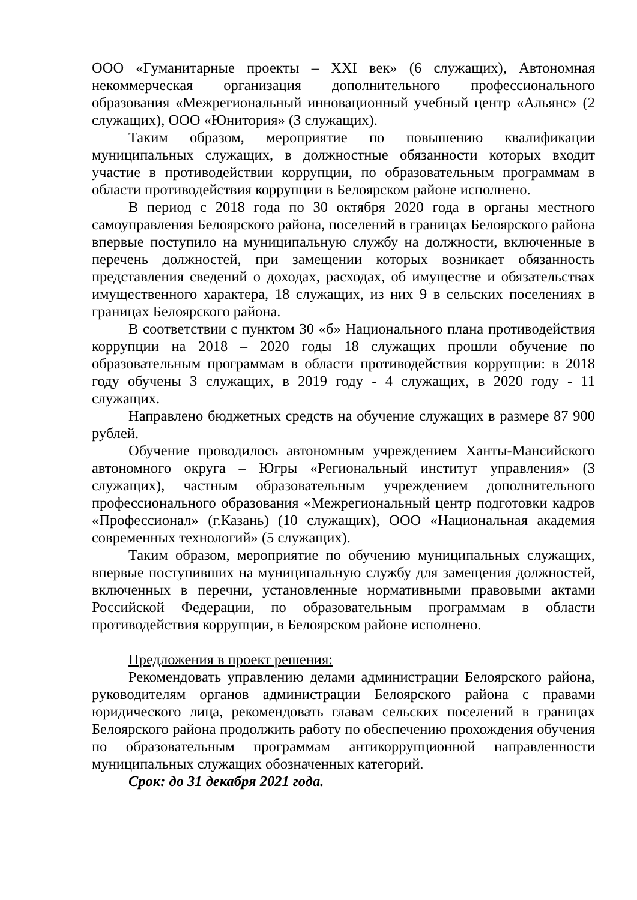ООО «Гуманитарные проекты – XXI век» (6 служащих), Автономная некоммерческая организация дополнительного профессионального образования «Межрегиональный инновационный учебный центр «Альянс» (2 служащих), ООО «Юнитория» (3 служащих).
Таким образом, мероприятие по повышению квалификации муниципальных служащих, в должностные обязанности которых входит участие в противодействии коррупции, по образовательным программам в области противодействия коррупции в Белоярском районе исполнено.
В период с 2018 года по 30 октября 2020 года в органы местного самоуправления Белоярского района, поселений в границах Белоярского района впервые поступило на муниципальную службу на должности, включенные в перечень должностей, при замещении которых возникает обязанность представления сведений о доходах, расходах, об имуществе и обязательствах имущественного характера, 18 служащих, из них 9 в сельских поселениях в границах Белоярского района.
В соответствии с пунктом 30 «б» Национального плана противодействия коррупции на 2018 – 2020 годы 18 служащих прошли обучение по образовательным программам в области противодействия коррупции: в 2018 году обучены 3 служащих, в 2019 году - 4 служащих, в 2020 году - 11 служащих.
Направлено бюджетных средств на обучение служащих в размере 87 900 рублей.
Обучение проводилось автономным учреждением Ханты-Мансийского автономного округа – Югры «Региональный институт управления» (3 служащих), частным образовательным учреждением дополнительного профессионального образования «Межрегиональный центр подготовки кадров «Профессионал» (г.Казань) (10 служащих), ООО «Национальная академия современных технологий» (5 служащих).
Таким образом, мероприятие по обучению муниципальных служащих, впервые поступивших на муниципальную службу для замещения должностей, включенных в перечни, установленные нормативными правовыми актами Российской Федерации, по образовательным программам в области противодействия коррупции, в Белоярском районе исполнено.
Предложения в проект решения:
Рекомендовать управлению делами администрации Белоярского района, руководителям органов администрации Белоярского района с правами юридического лица, рекомендовать главам сельских поселений в границах Белоярского района продолжить работу по обеспечению прохождения обучения по образовательным программам антикоррупционной направленности муниципальных служащих обозначенных категорий.
Срок: до 31 декабря 2021 года.